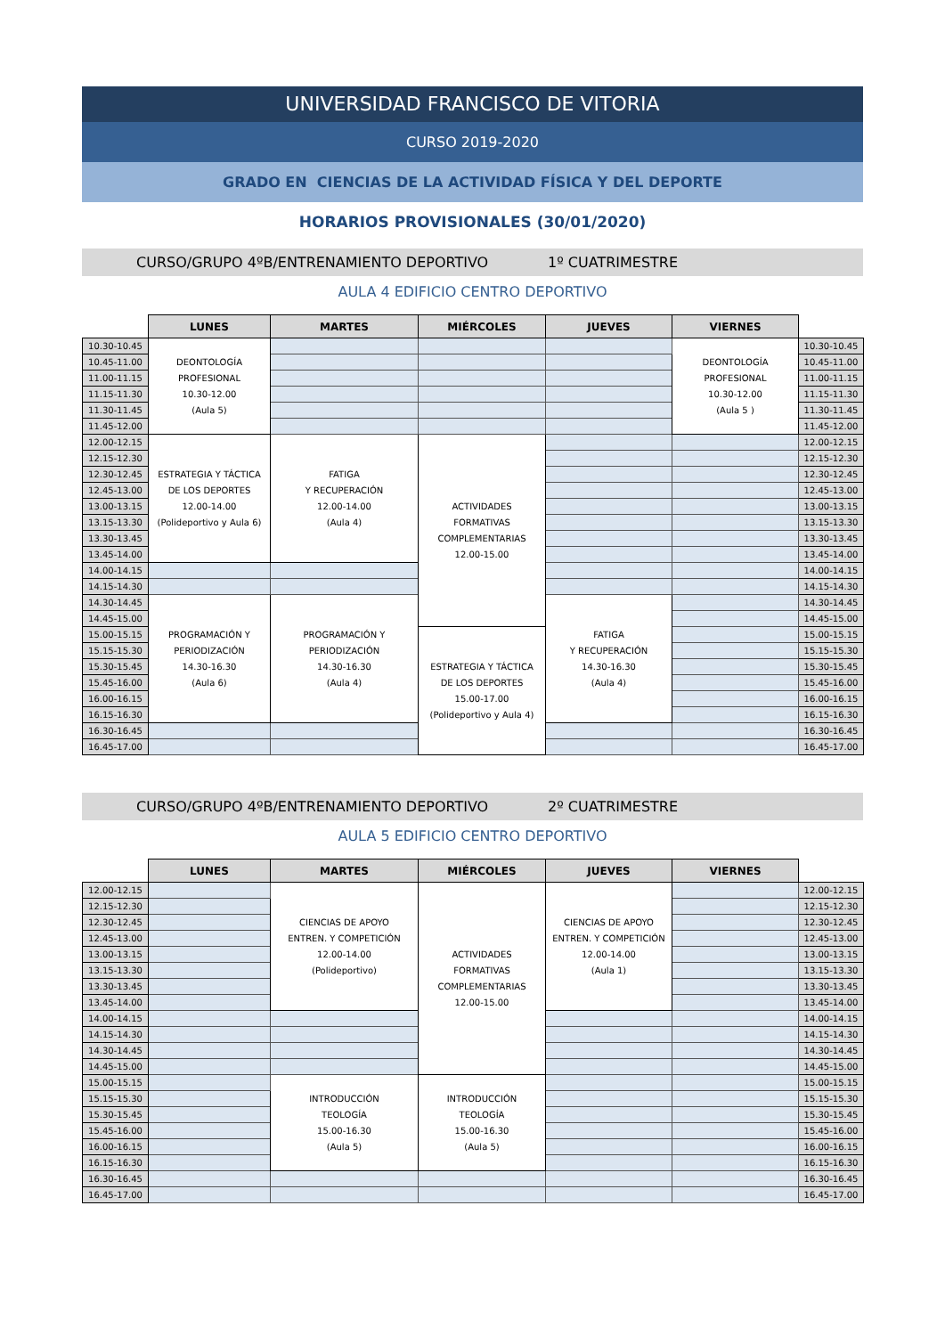UNIVERSIDAD FRANCISCO DE VITORIA
CURSO 2019-2020
GRADO EN CIENCIAS DE LA ACTIVIDAD FÍSICA Y DEL DEPORTE
HORARIOS PROVISIONALES (30/01/2020)
CURSO/GRUPO 4ºB/ENTRENAMIENTO DEPORTIVO 1º CUATRIMESTRE
AULA 4 EDIFICIO CENTRO DEPORTIVO
| | LUNES | MARTES | MIÉRCOLES | JUEVES | VIERNES | |
| --- | --- | --- | --- | --- | --- | --- |
| 10.30-10.45 | DEONTOLOGÍA PROFESIONAL 10.30-12.00 (Aula 5) | | | | DEONTOLOGÍA PROFESIONAL 10.30-12.00 (Aula 5 ) | 10.30-10.45 |
| 10.45-11.00 | | | | | | 10.45-11.00 |
| 11.00-11.15 | | | | | | 11.00-11.15 |
| 11.15-11.30 | | | | | | 11.15-11.30 |
| 11.30-11.45 | | | | | | 11.30-11.45 |
| 11.45-12.00 | | | | | | 11.45-12.00 |
| 12.00-12.15 | ESTRATEGIA Y TÁCTICA DE LOS DEPORTES 12.00-14.00 (Polideportivo y Aula 6) | FATIGA Y RECUPERACIÓN 12.00-14.00 (Aula 4) | ACTIVIDADES FORMATIVAS COMPLEMENTARIAS 12.00-15.00 | | | 12.00-12.15 |
| 12.15-12.30 | | | | | | 12.15-12.30 |
| 12.30-12.45 | | | | | | 12.30-12.45 |
| 12.45-13.00 | | | | | | 12.45-13.00 |
| 13.00-13.15 | | | | | | 13.00-13.15 |
| 13.15-13.30 | | | | | | 13.15-13.30 |
| 13.30-13.45 | | | | | | 13.30-13.45 |
| 13.45-14.00 | | | | | | 13.45-14.00 |
| 14.00-14.15 | | | | | | 14.00-14.15 |
| 14.15-14.30 | | | | | | 14.15-14.30 |
| 14.30-14.45 | PROGRAMACIÓN Y PERIODIZACIÓN 14.30-16.30 (Aula 6) | PROGRAMACIÓN Y PERIODIZACIÓN 14.30-16.30 (Aula 4) | | FATIGA Y RECUPERACIÓN 14.30-16.30 (Aula 4) | | 14.30-14.45 |
| 14.45-15.00 | | | | | | 14.45-15.00 |
| 15.00-15.15 | | | ESTRATEGIA Y TÁCTICA DE LOS DEPORTES 15.00-17.00 (Polideportivo y Aula 4) | | | 15.00-15.15 |
| 15.15-15.30 | | | | | | 15.15-15.30 |
| 15.30-15.45 | | | | | | 15.30-15.45 |
| 15.45-16.00 | | | | | | 15.45-16.00 |
| 16.00-16.15 | | | | | | 16.00-16.15 |
| 16.15-16.30 | | | | | | 16.15-16.30 |
| 16.30-16.45 | | | | | | 16.30-16.45 |
| 16.45-17.00 | | | | | | 16.45-17.00 |
CURSO/GRUPO 4ºB/ENTRENAMIENTO DEPORTIVO 2º CUATRIMESTRE
AULA 5 EDIFICIO CENTRO DEPORTIVO
| | LUNES | MARTES | MIÉRCOLES | JUEVES | VIERNES | |
| --- | --- | --- | --- | --- | --- | --- |
| 12.00-12.15 | | CIENCIAS DE APOYO ENTREN. Y COMPETICIÓN 12.00-14.00 (Polideportivo) | ACTIVIDADES FORMATIVAS COMPLEMENTARIAS 12.00-15.00 | CIENCIAS DE APOYO ENTREN. Y COMPETICIÓN 12.00-14.00 (Aula 1) | | 12.00-12.15 |
| 12.15-12.30 | | | | | | 12.15-12.30 |
| 12.30-12.45 | | | | | | 12.30-12.45 |
| 12.45-13.00 | | | | | | 12.45-13.00 |
| 13.00-13.15 | | | | | | 13.00-13.15 |
| 13.15-13.30 | | | | | | 13.15-13.30 |
| 13.30-13.45 | | | | | | 13.30-13.45 |
| 13.45-14.00 | | | | | | 13.45-14.00 |
| 14.00-14.15 | | | | | | 14.00-14.15 |
| 14.15-14.30 | | | | | | 14.15-14.30 |
| 14.30-14.45 | | | | | | 14.30-14.45 |
| 14.45-15.00 | | | | | | 14.45-15.00 |
| 15.00-15.15 | | INTRODUCCIÓN TEOLOGÍA 15.00-16.30 (Aula 5) | INTRODUCCIÓN TEOLOGÍA 15.00-16.30 (Aula 5) | | | 15.00-15.15 |
| 15.15-15.30 | | | | | | 15.15-15.30 |
| 15.30-15.45 | | | | | | 15.30-15.45 |
| 15.45-16.00 | | | | | | 15.45-16.00 |
| 16.00-16.15 | | | | | | 16.00-16.15 |
| 16.15-16.30 | | | | | | 16.15-16.30 |
| 16.30-16.45 | | | | | | 16.30-16.45 |
| 16.45-17.00 | | | | | | 16.45-17.00 |